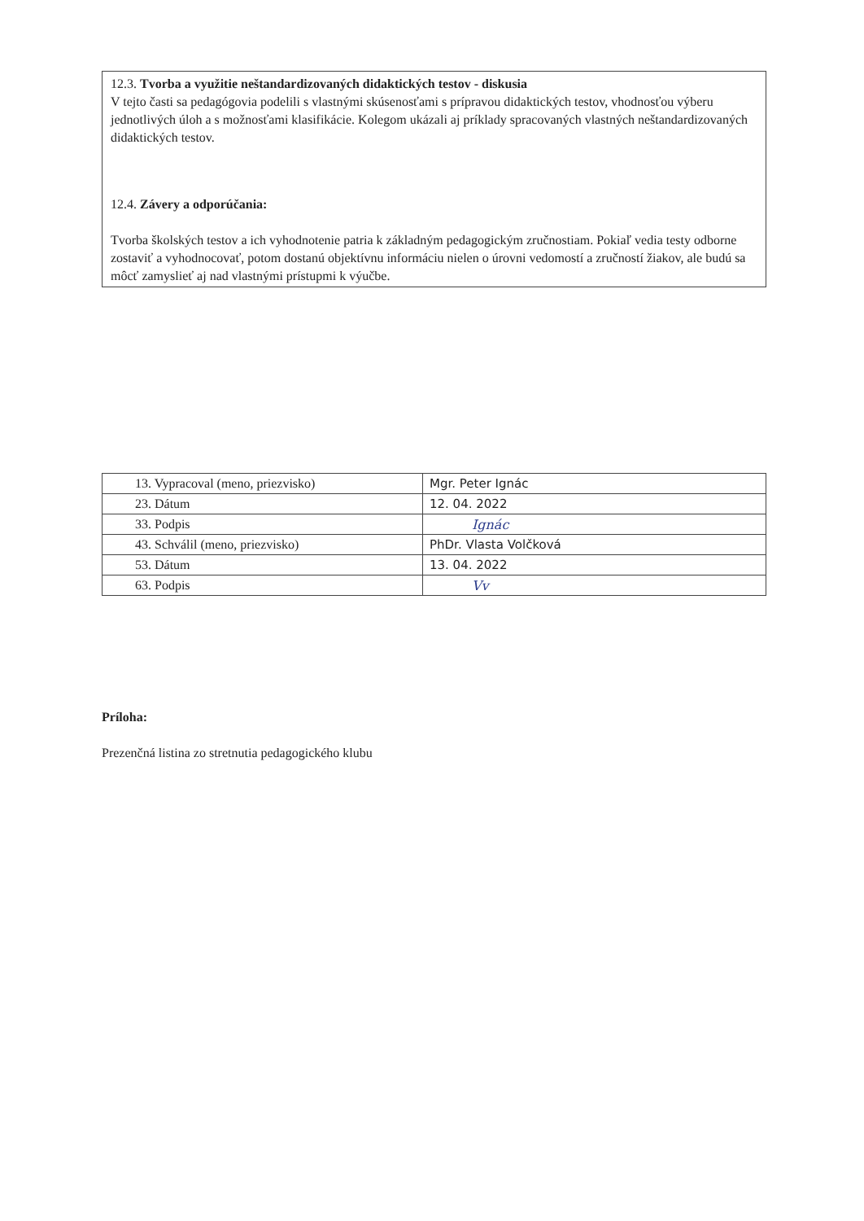12.3. Tvorba a využitie neštandardizovaných didaktických testov - diskusia
V tejto časti sa pedagógovia podelili s vlastnými skúsenosťami s prípravou didaktických testov, vhodnosťou výberu jednotlivých úloh a s možnosťami klasifikácie. Kolegom ukázali aj príklady spracovaných vlastných neštandardizovaných didaktických testov.
12.4. Závery a odporúčania:
Tvorba školských testov a ich vyhodnotenie patria k základným pedagogickým zručnostiam. Pokiaľ vedia testy odborne zostaviť a vyhodnocovať, potom dostanú objektívnu informáciu nielen o úrovni vedomostí a zručností žiakov, ale budú sa môcť zamyslieť aj nad vlastnými prístupmi k výučbe.
| 13. Vypracoval (meno, priezvisko) | Mgr. Peter Ignác |
| 23. Dátum | 12. 04. 2022 |
| 33. Podpis | Ignác |
| 43. Schválil (meno, priezvisko) | PhDr. Vlasta Volčková |
| 53. Dátum | 13. 04. 2022 |
| 63. Podpis | Vv |
Príloha:
Prezenčná listina zo stretnutia pedagogického klubu